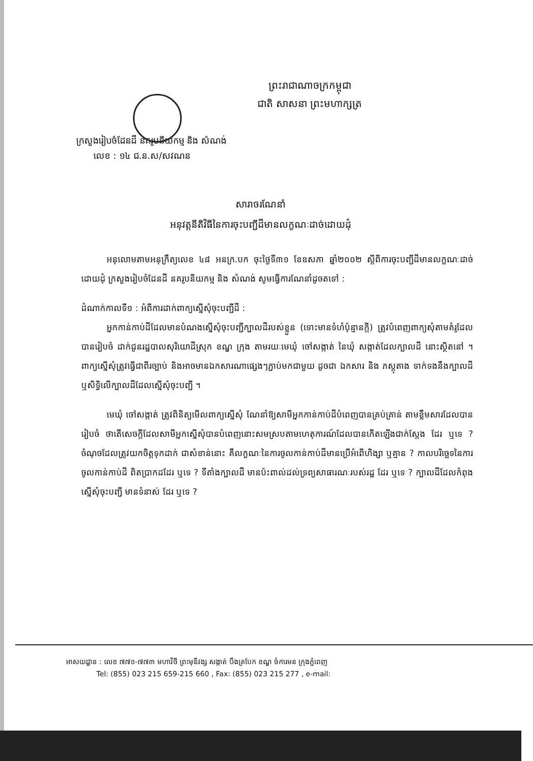ព្រះរាជាណាចក្រកម្ពុជា
ជាតិ សាសនា ព្រះមហាក្សត្រ
ក្រសួងរៀបចំដែនដី នគរូបនីយកម្ម និង សំណង់
លេខ : ១៤ ជ.ន.ស/សវណន
សារាចរណែនាំ
អនុវត្តនីតិវិធីនៃការចុះបញ្ជីដីមានលក្ខណៈដាច់ដោយដុំ
អនុលោមតាមអនុក្រឹត្យលេខ ៤៨ អនក្រ.បក ចុះថ្ងៃទី៣១ ខែឧសភា ឆ្នាំ២០០២ ស្តីពីការចុះបញ្ជីដីមានលក្ខណៈដាច់ដោយដុំ ក្រសួងរៀបចំដែនដី នគរូបនីយកម្ម និង សំណង់ សូមធ្វើការណែនាំដូចតទៅ :
ដំណាក់កាលទី១ : អំពីការដាក់ពាក្យស្នើសុំចុះបញ្ជីដី :
អ្នកកាន់កាប់ដីដែលមានបំណងស្នើសុំចុះបញ្ជីក្បាលដីរបស់ខ្លួន (ទោះមានទំហំប៉ុន្មានក្តី) ត្រូវបំពេញពាក្យសុំតាមគំរូដែលបានរៀបចំ ដាក់ជូនរដ្ឋបាលសុរិយោដីស្រុក ខណ្ឌ ក្រុង តាមរយៈមេឃុំ ចៅសង្កាត់ នៃឃុំ សង្កាត់ដែលក្បាលដី នោះស្ថិតនៅ ។ ពាក្យស្នើសុំត្រូវធ្វើជាពីរច្បាប់ និងអាចមានឯកសារណាផ្សេងៗភ្ជាប់មកជាមួយ ដូចជា ឯកសារ និង ភស្តុតាង ទាក់ទងនឹងក្បាលដី ឬសិទ្ធិលើក្បាលដីដែលស្នើសុំចុះបញ្ជី ។
មេឃុំ ចៅសង្កាត់ ត្រូវពិនិត្យមើលពាក្យស្នើសុំ ណែនាំឱ្យសាមីអ្នកកាន់កាប់ដីបំពេញបានគ្រប់គ្រាន់ តាមខ្លឹមសារដែលបានរៀបចំ ថាតើសេចក្តីដែលសាមីអ្នកស្នើសុំបានបំពេញនោះសមស្របតាមហេតុការណ៍ដែលបានកើតឡើងជាក់ស្តែង ដែរ ឬទេ ? ចំណុចដែលត្រូវយកចិត្តទុកដាក់ ជាសំខាន់នោះ គឺលក្ខណៈនៃការចូលកាន់កាប់ដីមានប្រើអំពើហិង្សា ឬគ្មាន ? កាលបរិច្ឆេទនៃការចូលកាន់កាប់ដី ពិតប្រាកដដែរ ឬទេ ? ទីតាំងក្បាលដី មានប៉ះពាល់ដល់ទ្រព្យសាធារណៈរបស់រដ្ឋ ដែរ ឬទេ ? ក្បាលដីដែលកំពុងស្នើសុំចុះបញ្ជី មានទំនាស់ ដែរ ឬទេ ?
អាសយដ្ឋាន : លេខ ៧៧១-៧៧៣ មហាវិថី ព្រះមុនីវង្ស សង្កាត់ បឹងត្របែក ខណ្ឌ ចំការមន ក្រុងភ្នំពេញ
Tel: (855) 023 215 659-215 660 , Fax: (855) 023 215 277 , e-mail: